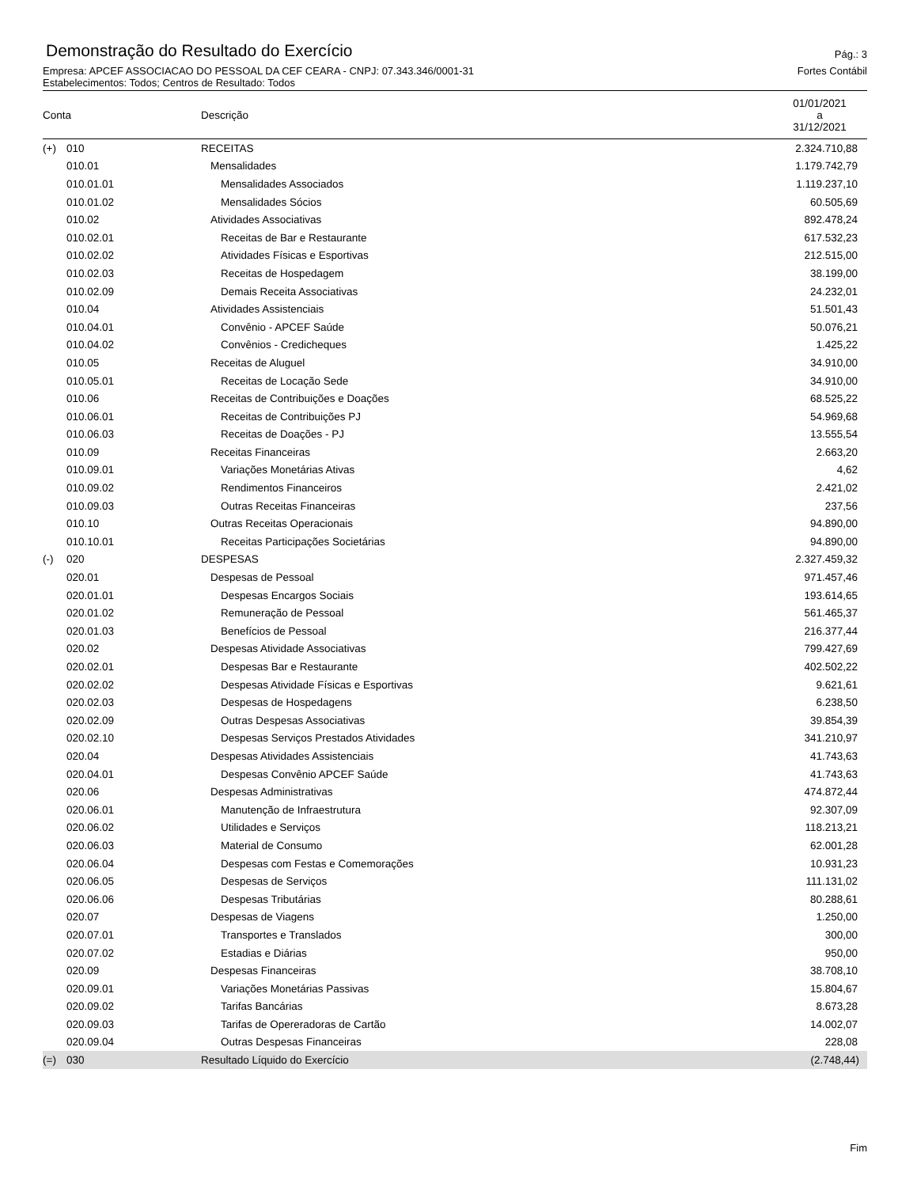Demonstração do Resultado do Exercício
Pág.: 3
Empresa: APCEF ASSOCIACAO DO PESSOAL DA CEF CEARA - CNPJ: 07.343.346/0001-31 Fortes Contábil
Estabelecimentos: Todos; Centros de Resultado: Todos
| Conta | | Descrição | 01/01/2021 a 31/12/2021 |
| --- | --- | --- | --- |
| (+) | 010 | RECEITAS | 2.324.710,88 |
| | 010.01 | Mensalidades | 1.179.742,79 |
| | 010.01.01 | Mensalidades Associados | 1.119.237,10 |
| | 010.01.02 | Mensalidades Sócios | 60.505,69 |
| | 010.02 | Atividades Associativas | 892.478,24 |
| | 010.02.01 | Receitas de Bar e Restaurante | 617.532,23 |
| | 010.02.02 | Atividades Físicas e Esportivas | 212.515,00 |
| | 010.02.03 | Receitas de Hospedagem | 38.199,00 |
| | 010.02.09 | Demais Receita Associativas | 24.232,01 |
| | 010.04 | Atividades Assistenciais | 51.501,43 |
| | 010.04.01 | Convênio - APCEF Saúde | 50.076,21 |
| | 010.04.02 | Convênios - Credicheques | 1.425,22 |
| | 010.05 | Receitas de Aluguel | 34.910,00 |
| | 010.05.01 | Receitas de Locação Sede | 34.910,00 |
| | 010.06 | Receitas de Contribuições e Doações | 68.525,22 |
| | 010.06.01 | Receitas de Contribuições PJ | 54.969,68 |
| | 010.06.03 | Receitas de Doações - PJ | 13.555,54 |
| | 010.09 | Receitas Financeiras | 2.663,20 |
| | 010.09.01 | Variações Monetárias Ativas | 4,62 |
| | 010.09.02 | Rendimentos Financeiros | 2.421,02 |
| | 010.09.03 | Outras Receitas Financeiras | 237,56 |
| | 010.10 | Outras Receitas Operacionais | 94.890,00 |
| | 010.10.01 | Receitas Participações Societárias | 94.890,00 |
| (-) | 020 | DESPESAS | 2.327.459,32 |
| | 020.01 | Despesas de Pessoal | 971.457,46 |
| | 020.01.01 | Despesas Encargos Sociais | 193.614,65 |
| | 020.01.02 | Remuneração de Pessoal | 561.465,37 |
| | 020.01.03 | Benefícios de Pessoal | 216.377,44 |
| | 020.02 | Despesas Atividade Associativas | 799.427,69 |
| | 020.02.01 | Despesas Bar e Restaurante | 402.502,22 |
| | 020.02.02 | Despesas Atividade Físicas e Esportivas | 9.621,61 |
| | 020.02.03 | Despesas de Hospedagens | 6.238,50 |
| | 020.02.09 | Outras Despesas Associativas | 39.854,39 |
| | 020.02.10 | Despesas Serviços Prestados Atividades | 341.210,97 |
| | 020.04 | Despesas Atividades Assistenciais | 41.743,63 |
| | 020.04.01 | Despesas Convênio APCEF Saúde | 41.743,63 |
| | 020.06 | Despesas Administrativas | 474.872,44 |
| | 020.06.01 | Manutenção de Infraestrutura | 92.307,09 |
| | 020.06.02 | Utilidades e Serviços | 118.213,21 |
| | 020.06.03 | Material de Consumo | 62.001,28 |
| | 020.06.04 | Despesas com Festas e Comemorações | 10.931,23 |
| | 020.06.05 | Despesas de Serviços | 111.131,02 |
| | 020.06.06 | Despesas Tributárias | 80.288,61 |
| | 020.07 | Despesas de Viagens | 1.250,00 |
| | 020.07.01 | Transportes e Translados | 300,00 |
| | 020.07.02 | Estadias e Diárias | 950,00 |
| | 020.09 | Despesas Financeiras | 38.708,10 |
| | 020.09.01 | Variações Monetárias Passivas | 15.804,67 |
| | 020.09.02 | Tarifas Bancárias | 8.673,28 |
| | 020.09.03 | Tarifas de Opereradoras de Cartão | 14.002,07 |
| | 020.09.04 | Outras Despesas Financeiras | 228,08 |
| (=) | 030 | Resultado Líquido do Exercício | (2.748,44) |
Fim